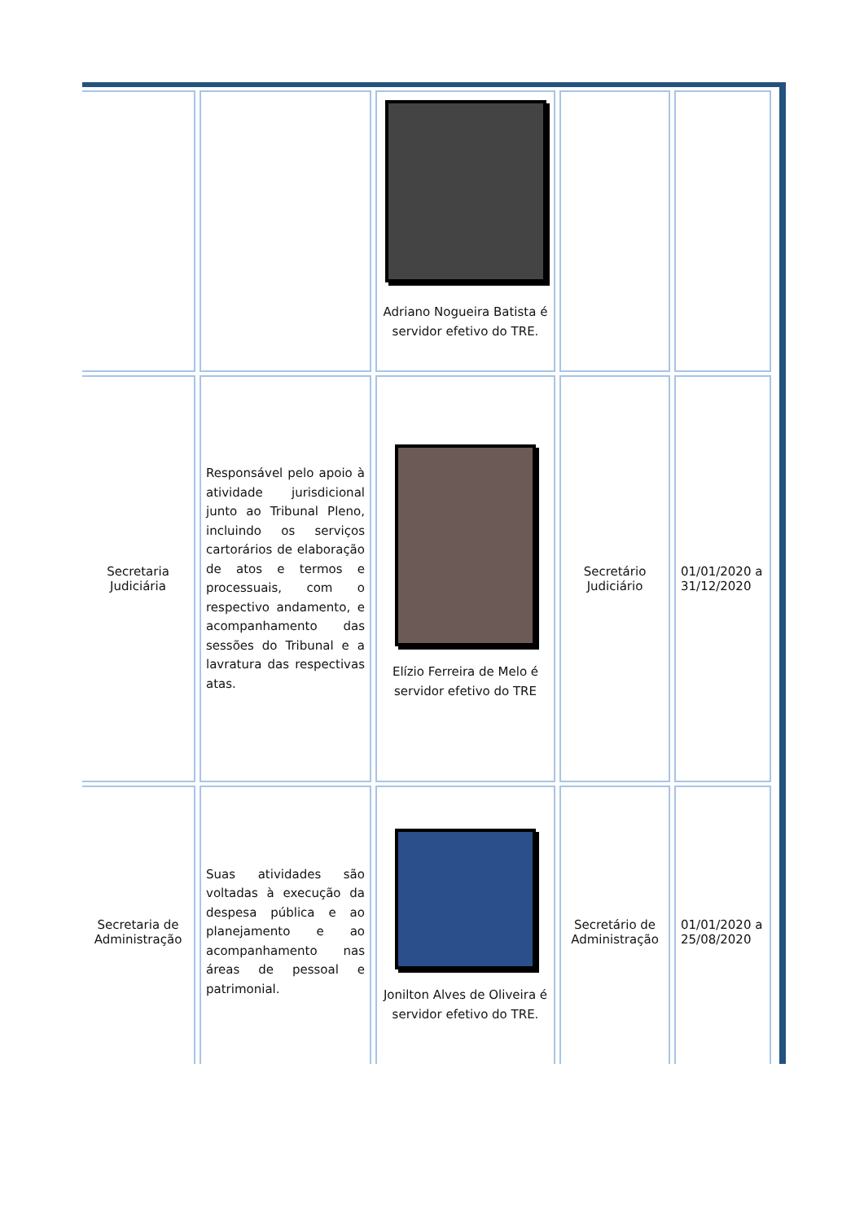| | | Adriano Nogueira Batista é servidor efetivo do TRE. | | |
| Secretaria Judiciária | Responsável pelo apoio à atividade jurisdicional junto ao Tribunal Pleno, incluindo os serviços cartorários de elaboração de atos e termos e processuais, com o respectivo andamento, e acompanhamento das sessões do Tribunal e a lavratura das respectivas atas. | Elízio Ferreira de Melo é servidor efetivo do TRE | Secretário Judiciário | 01/01/2020 a 31/12/2020 |
| Secretaria de Administração | Suas atividades são voltadas à execução da despesa pública e ao planejamento e ao acompanhamento nas áreas de pessoal e patrimonial. | Jonilton Alves de Oliveira é servidor efetivo do TRE. | Secretário de Administração | 01/01/2020 a 25/08/2020 |